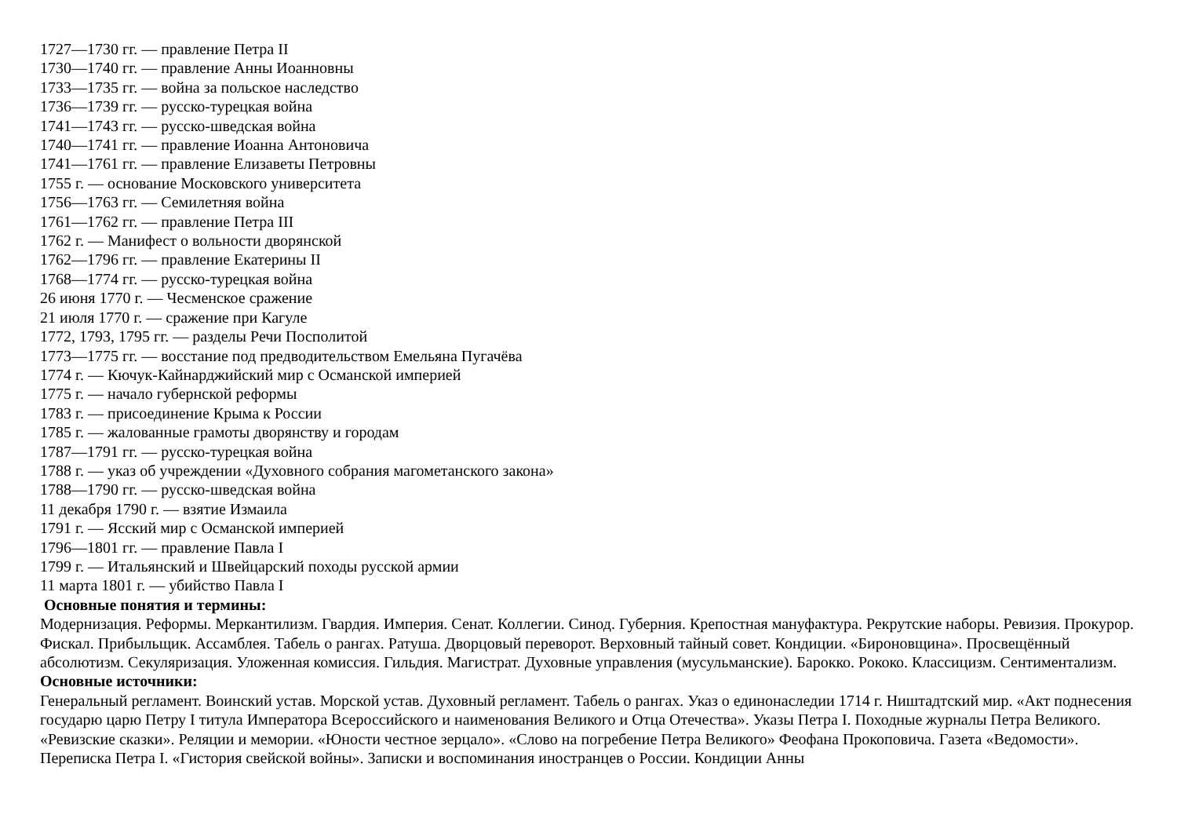1727—1730 гг. — правление Петра II
1730—1740 гг. — правление Анны Иоанновны
1733—1735 гг. — война за польское наследство
1736—1739 гг. — русско-турецкая война
1741—1743 гг. — русско-шведская война
1740—1741 гг. — правление Иоанна Антоновича
1741—1761 гг. — правление Елизаветы Петровны
1755 г. — основание Московского университета
1756—1763 гг. — Семилетняя война
1761—1762 гг. — правление Петра III
1762 г. — Манифест о вольности дворянской
1762—1796 гг. — правление Екатерины II
1768—1774 гг. — русско-турецкая война
26 июня 1770 г. — Чесменское сражение
21 июля 1770 г. — сражение при Кагуле
1772, 1793, 1795 гг. — разделы Речи Посполитой
1773—1775 гг. — восстание под предводительством Емельяна Пугачёва
1774 г. — Кючук-Кайнарджийский мир с Османской империей
1775 г. — начало губернской реформы
1783 г. — присоединение Крыма к России
1785 г. — жалованные грамоты дворянству и городам
1787—1791 гг. — русско-турецкая война
1788 г. — указ об учреждении «Духовного собрания магометанского закона»
1788—1790 гг. — русско-шведская война
11 декабря 1790 г. — взятие Измаила
1791 г. — Ясский мир с Османской империей
1796—1801 гг. — правление Павла I
1799 г. — Итальянский и Швейцарский походы русской армии
11 марта 1801 г. — убийство Павла I
Основные понятия и термины:
Модернизация. Реформы. Меркантилизм. Гвардия. Империя. Сенат. Коллегии. Синод. Губерния. Крепостная мануфактура. Рекрутские наборы. Ревизия. Прокурор. Фискал. Прибыльщик. Ассамблея. Табель о рангах. Ратуша. Дворцовый переворот. Верховный тайный совет. Кондиции. «Бироновщина». Просвещённый абсолютизм. Секуляризация. Уложенная комиссия. Гильдия. Магистрат. Духовные управления (мусульманские). Барокко. Рококо. Классицизм. Сентиментализм.
Основные источники:
Генеральный регламент. Воинский устав. Морской устав. Духовный регламент. Табель о рангах. Указ о единонаследии 1714 г. Ништадтский мир. «Акт поднесения государю царю Петру I титула Императора Всероссийского и наименования Великого и Отца Отечества». Указы Петра I. Походные журналы Петра Великого. «Ревизские сказки». Реляции и мемории. «Юности честное зерцало». «Слово на погребение Петра Великого» Феофана Прокоповича. Газета «Ведомости». Переписка Петра I. «Гистория свейской войны». Записки и воспоминания иностранцев о России. Кондиции Анны